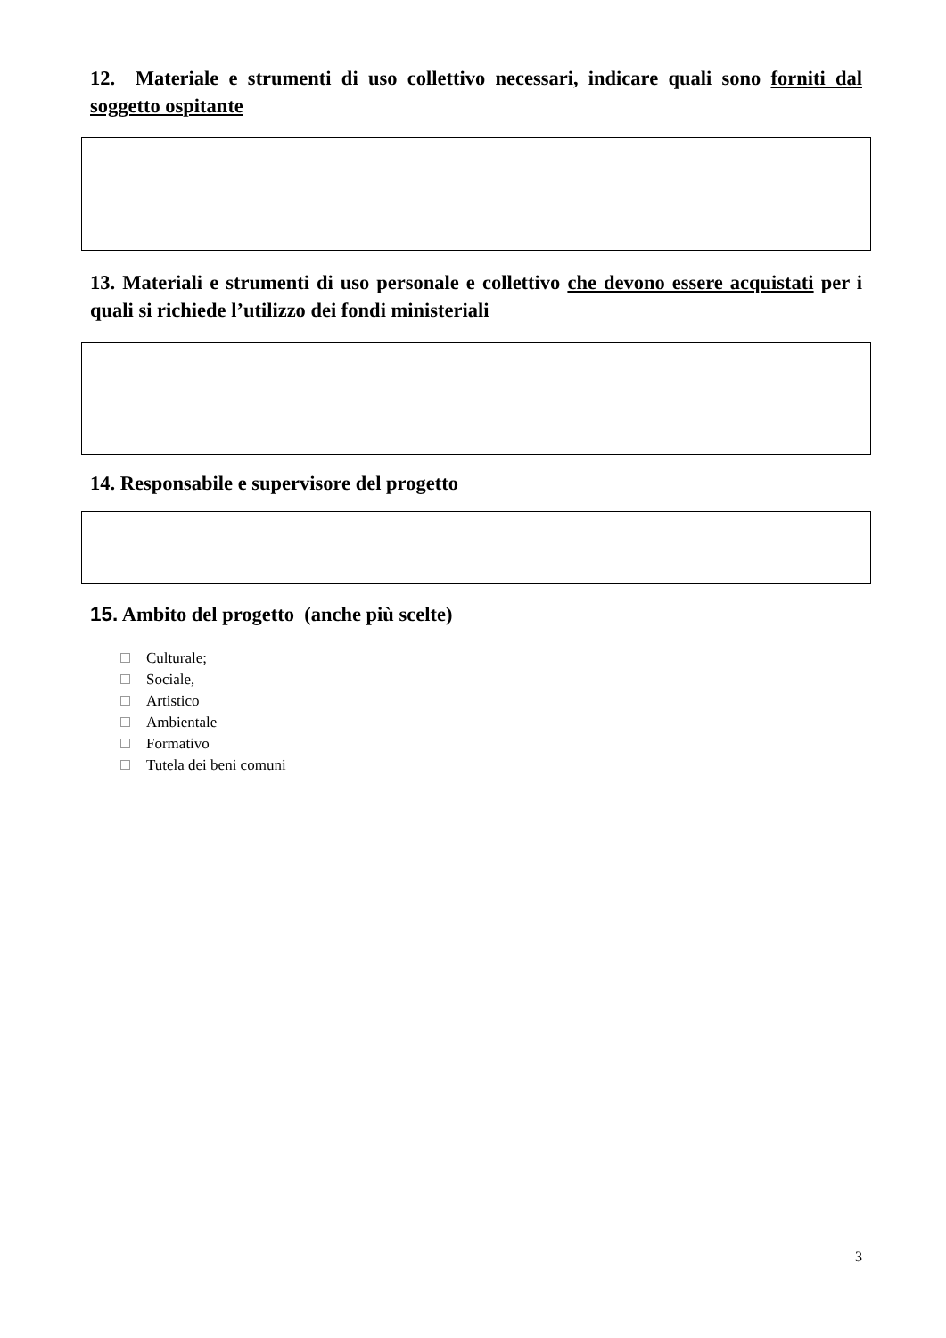12. Materiale e strumenti di uso collettivo necessari, indicare quali sono forniti dal soggetto ospitante
13. Materiali e strumenti di uso personale e collettivo che devono essere acquistati per i quali si richiede l’utilizzo dei fondi ministeriali
14. Responsabile e supervisore del progetto
15. Ambito del progetto (anche più scelte)
Culturale;
Sociale,
Artistico
Ambientale
Formativo
Tutela dei beni comuni
3